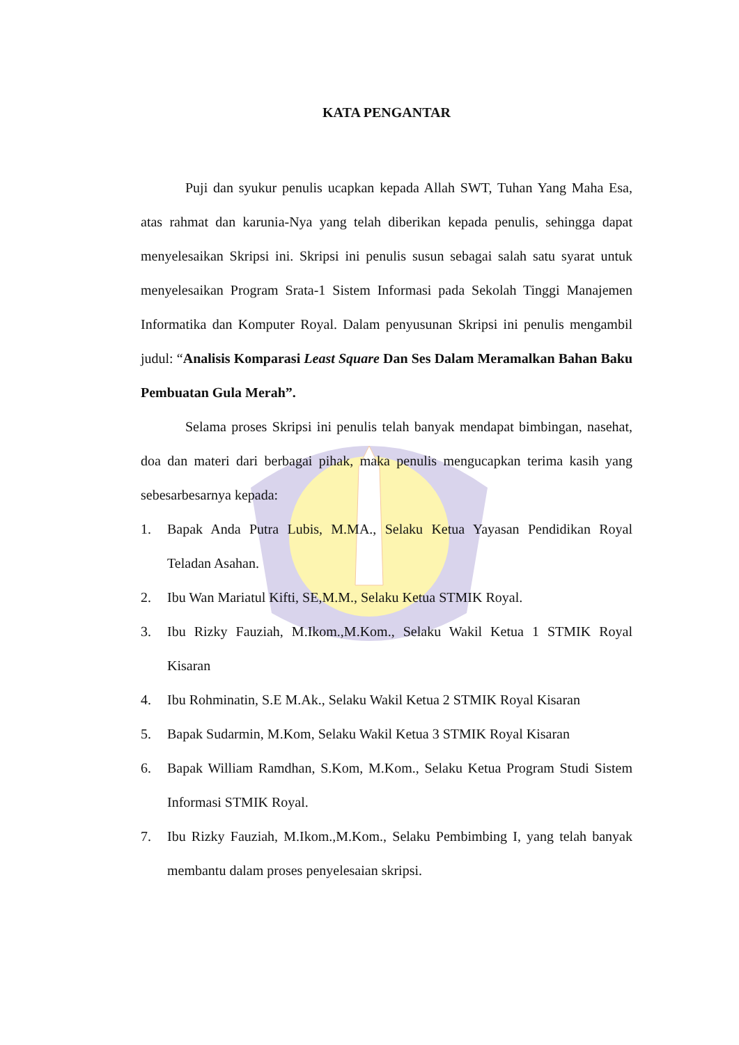KATA PENGANTAR
Puji dan syukur penulis ucapkan kepada Allah SWT, Tuhan Yang Maha Esa, atas rahmat dan karunia-Nya yang telah diberikan kepada penulis, sehingga dapat menyelesaikan Skripsi ini. Skripsi ini penulis susun sebagai salah satu syarat untuk menyelesaikan Program Srata-1 Sistem Informasi pada Sekolah Tinggi Manajemen Informatika dan Komputer Royal. Dalam penyusunan Skripsi ini penulis mengambil judul: “Analisis Komparasi Least Square Dan Ses Dalam Meramalkan Bahan Baku Pembuatan Gula Merah”.
Selama proses Skripsi ini penulis telah banyak mendapat bimbingan, nasehat, doa dan materi dari berbagai pihak, maka penulis mengucapkan terima kasih yang sebesarbesarnya kepada:
1. Bapak Anda Putra Lubis, M.MA., Selaku Ketua Yayasan Pendidikan Royal Teladan Asahan.
2. Ibu Wan Mariatul Kifti, SE,M.M., Selaku Ketua STMIK Royal.
3. Ibu Rizky Fauziah, M.Ikom.,M.Kom., Selaku Wakil Ketua 1 STMIK Royal Kisaran
4. Ibu Rohminatin, S.E M.Ak., Selaku Wakil Ketua 2 STMIK Royal Kisaran
5. Bapak Sudarmin, M.Kom, Selaku Wakil Ketua 3 STMIK Royal Kisaran
6. Bapak William Ramdhan, S.Kom, M.Kom., Selaku Ketua Program Studi Sistem Informasi STMIK Royal.
7. Ibu Rizky Fauziah, M.Ikom.,M.Kom., Selaku Pembimbing I, yang telah banyak membantu dalam proses penyelesaian skripsi.